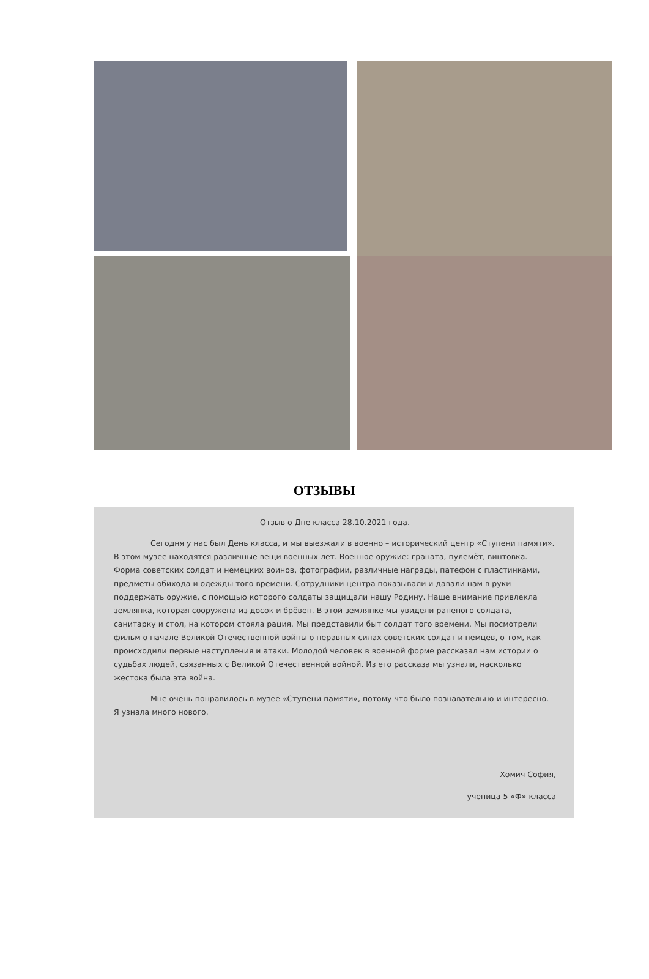ОТЗЫВЫ
Отзыв о Дне класса 28.10.2021 года.
Сегодня у нас был День класса, и мы выезжали в военно – исторический центр «Ступени памяти». В этом музее находятся различные вещи военных лет. Военное оружие: граната, пулемёт, винтовка. Форма советских солдат и немецких воинов, фотографии, различные награды, патефон с пластинками, предметы обихода и одежды того времени. Сотрудники центра показывали и давали нам в руки поддержать оружие, с помощью которого солдаты защищали нашу Родину. Наше внимание привлекла землянка, которая сооружена из досок и брёвен. В этой землянке мы увидели раненого солдата, санитарку и стол, на котором стояла рация. Мы представили быт солдат того времени. Мы посмотрели фильм о начале Великой Отечественной войны о неравных силах советских солдат и немцев, о том, как происходили первые наступления и атаки. Молодой человек в военной форме рассказал нам истории о судьбах людей, связанных с Великой Отечественной войной. Из его рассказа мы узнали, насколько жестока была эта война.
Мне очень понравилось в музее «Ступени памяти», потому что было познавательно и интересно. Я узнала много нового.
Хомич София,
ученица 5 «Ф» класса